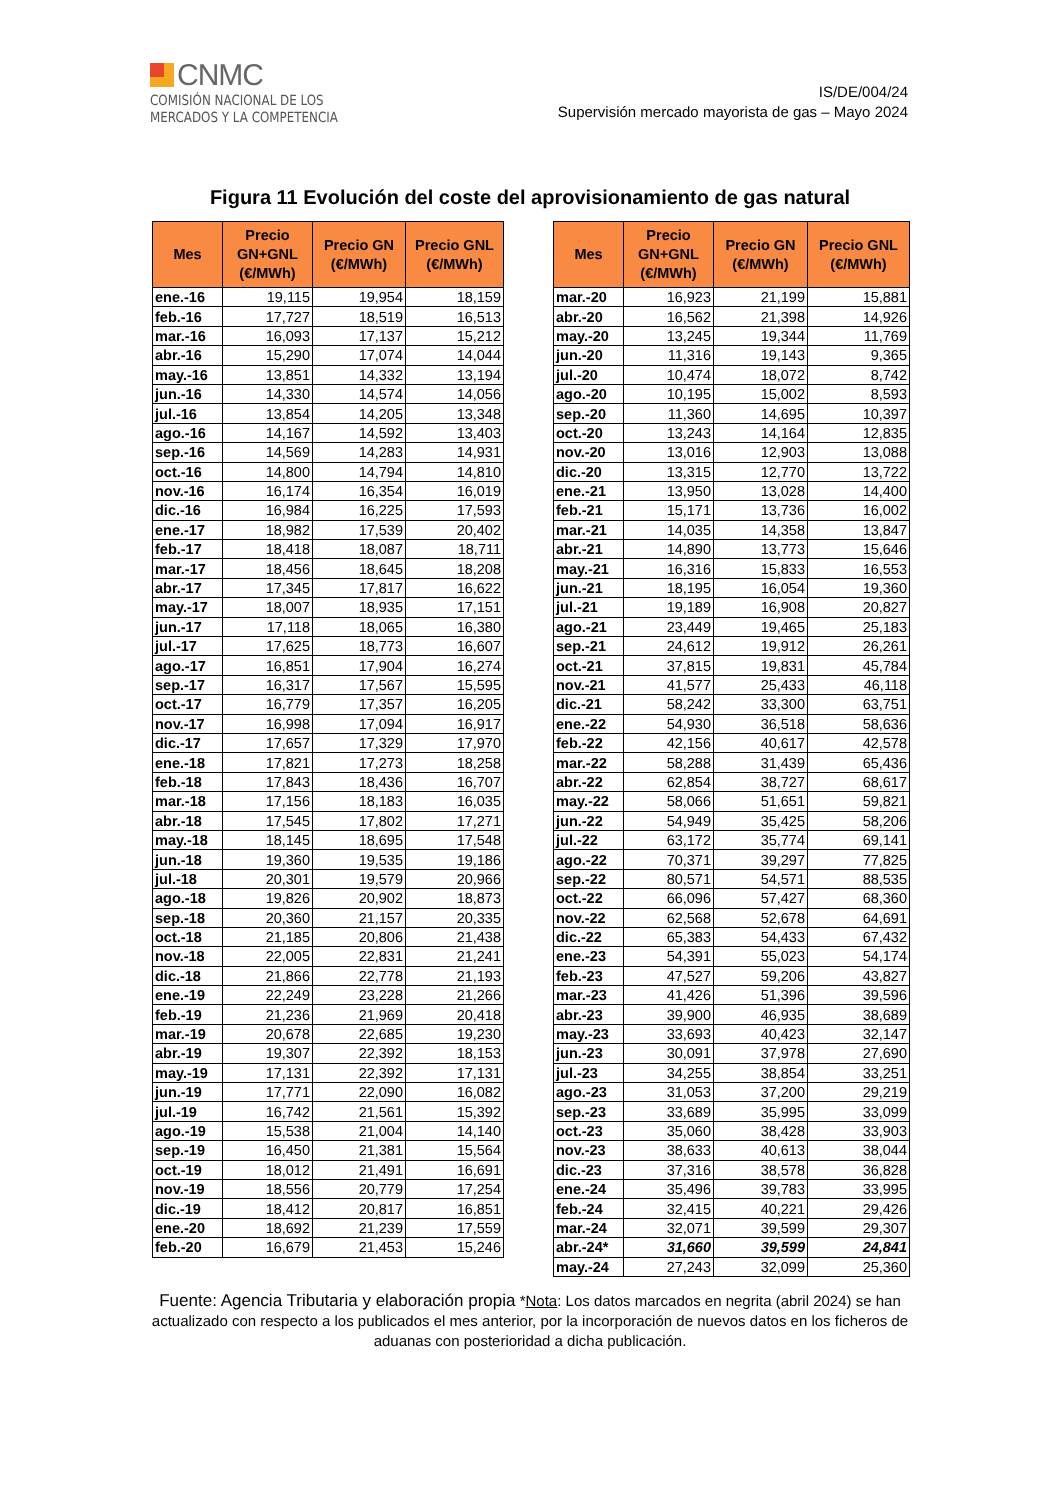CNMC
COMISIÓN NACIONAL DE LOS
MERCADOS Y LA COMPETENCIA
IS/DE/004/24
Supervisión mercado mayorista de gas – Mayo 2024
Figura 11 Evolución del coste del aprovisionamiento de gas natural
| Mes | Precio GN+GNL (€/MWh) | Precio GN (€/MWh) | Precio GNL (€/MWh) |
| --- | --- | --- | --- |
| ene.-16 | 19,115 | 19,954 | 18,159 |
| feb.-16 | 17,727 | 18,519 | 16,513 |
| mar.-16 | 16,093 | 17,137 | 15,212 |
| abr.-16 | 15,290 | 17,074 | 14,044 |
| may.-16 | 13,851 | 14,332 | 13,194 |
| jun.-16 | 14,330 | 14,574 | 14,056 |
| jul.-16 | 13,854 | 14,205 | 13,348 |
| ago.-16 | 14,167 | 14,592 | 13,403 |
| sep.-16 | 14,569 | 14,283 | 14,931 |
| oct.-16 | 14,800 | 14,794 | 14,810 |
| nov.-16 | 16,174 | 16,354 | 16,019 |
| dic.-16 | 16,984 | 16,225 | 17,593 |
| ene.-17 | 18,982 | 17,539 | 20,402 |
| feb.-17 | 18,418 | 18,087 | 18,711 |
| mar.-17 | 18,456 | 18,645 | 18,208 |
| abr.-17 | 17,345 | 17,817 | 16,622 |
| may.-17 | 18,007 | 18,935 | 17,151 |
| jun.-17 | 17,118 | 18,065 | 16,380 |
| jul.-17 | 17,625 | 18,773 | 16,607 |
| ago.-17 | 16,851 | 17,904 | 16,274 |
| sep.-17 | 16,317 | 17,567 | 15,595 |
| oct.-17 | 16,779 | 17,357 | 16,205 |
| nov.-17 | 16,998 | 17,094 | 16,917 |
| dic.-17 | 17,657 | 17,329 | 17,970 |
| ene.-18 | 17,821 | 17,273 | 18,258 |
| feb.-18 | 17,843 | 18,436 | 16,707 |
| mar.-18 | 17,156 | 18,183 | 16,035 |
| abr.-18 | 17,545 | 17,802 | 17,271 |
| may.-18 | 18,145 | 18,695 | 17,548 |
| jun.-18 | 19,360 | 19,535 | 19,186 |
| jul.-18 | 20,301 | 19,579 | 20,966 |
| ago.-18 | 19,826 | 20,902 | 18,873 |
| sep.-18 | 20,360 | 21,157 | 20,335 |
| oct.-18 | 21,185 | 20,806 | 21,438 |
| nov.-18 | 22,005 | 22,831 | 21,241 |
| dic.-18 | 21,866 | 22,778 | 21,193 |
| ene.-19 | 22,249 | 23,228 | 21,266 |
| feb.-19 | 21,236 | 21,969 | 20,418 |
| mar.-19 | 20,678 | 22,685 | 19,230 |
| abr.-19 | 19,307 | 22,392 | 18,153 |
| may.-19 | 17,131 | 22,392 | 17,131 |
| jun.-19 | 17,771 | 22,090 | 16,082 |
| jul.-19 | 16,742 | 21,561 | 15,392 |
| ago.-19 | 15,538 | 21,004 | 14,140 |
| sep.-19 | 16,450 | 21,381 | 15,564 |
| oct.-19 | 18,012 | 21,491 | 16,691 |
| nov.-19 | 18,556 | 20,779 | 17,254 |
| dic.-19 | 18,412 | 20,817 | 16,851 |
| ene.-20 | 18,692 | 21,239 | 17,559 |
| feb.-20 | 16,679 | 21,453 | 15,246 |
| Mes | Precio GN+GNL (€/MWh) | Precio GN (€/MWh) | Precio GNL (€/MWh) |
| --- | --- | --- | --- |
| mar.-20 | 16,923 | 21,199 | 15,881 |
| abr.-20 | 16,562 | 21,398 | 14,926 |
| may.-20 | 13,245 | 19,344 | 11,769 |
| jun.-20 | 11,316 | 19,143 | 9,365 |
| jul.-20 | 10,474 | 18,072 | 8,742 |
| ago.-20 | 10,195 | 15,002 | 8,593 |
| sep.-20 | 11,360 | 14,695 | 10,397 |
| oct.-20 | 13,243 | 14,164 | 12,835 |
| nov.-20 | 13,016 | 12,903 | 13,088 |
| dic.-20 | 13,315 | 12,770 | 13,722 |
| ene.-21 | 13,950 | 13,028 | 14,400 |
| feb.-21 | 15,171 | 13,736 | 16,002 |
| mar.-21 | 14,035 | 14,358 | 13,847 |
| abr.-21 | 14,890 | 13,773 | 15,646 |
| may.-21 | 16,316 | 15,833 | 16,553 |
| jun.-21 | 18,195 | 16,054 | 19,360 |
| jul.-21 | 19,189 | 16,908 | 20,827 |
| ago.-21 | 23,449 | 19,465 | 25,183 |
| sep.-21 | 24,612 | 19,912 | 26,261 |
| oct.-21 | 37,815 | 19,831 | 45,784 |
| nov.-21 | 41,577 | 25,433 | 46,118 |
| dic.-21 | 58,242 | 33,300 | 63,751 |
| ene.-22 | 54,930 | 36,518 | 58,636 |
| feb.-22 | 42,156 | 40,617 | 42,578 |
| mar.-22 | 58,288 | 31,439 | 65,436 |
| abr.-22 | 62,854 | 38,727 | 68,617 |
| may.-22 | 58,066 | 51,651 | 59,821 |
| jun.-22 | 54,949 | 35,425 | 58,206 |
| jul.-22 | 63,172 | 35,774 | 69,141 |
| ago.-22 | 70,371 | 39,297 | 77,825 |
| sep.-22 | 80,571 | 54,571 | 88,535 |
| oct.-22 | 66,096 | 57,427 | 68,360 |
| nov.-22 | 62,568 | 52,678 | 64,691 |
| dic.-22 | 65,383 | 54,433 | 67,432 |
| ene.-23 | 54,391 | 55,023 | 54,174 |
| feb.-23 | 47,527 | 59,206 | 43,827 |
| mar.-23 | 41,426 | 51,396 | 39,596 |
| abr.-23 | 39,900 | 46,935 | 38,689 |
| may.-23 | 33,693 | 40,423 | 32,147 |
| jun.-23 | 30,091 | 37,978 | 27,690 |
| jul.-23 | 34,255 | 38,854 | 33,251 |
| ago.-23 | 31,053 | 37,200 | 29,219 |
| sep.-23 | 33,689 | 35,995 | 33,099 |
| oct.-23 | 35,060 | 38,428 | 33,903 |
| nov.-23 | 38,633 | 40,613 | 38,044 |
| dic.-23 | 37,316 | 38,578 | 36,828 |
| ene.-24 | 35,496 | 39,783 | 33,995 |
| feb.-24 | 32,415 | 40,221 | 29,426 |
| mar.-24 | 32,071 | 39,599 | 29,307 |
| abr.-24* | 31,660 | 39,599 | 24,841 |
| may.-24 | 27,243 | 32,099 | 25,360 |
Fuente: Agencia Tributaria y elaboración propia *Nota: Los datos marcados en negrita (abril 2024) se han actualizado con respecto a los publicados el mes anterior, por la incorporación de nuevos datos en los ficheros de aduanas con posterioridad a dicha publicación.